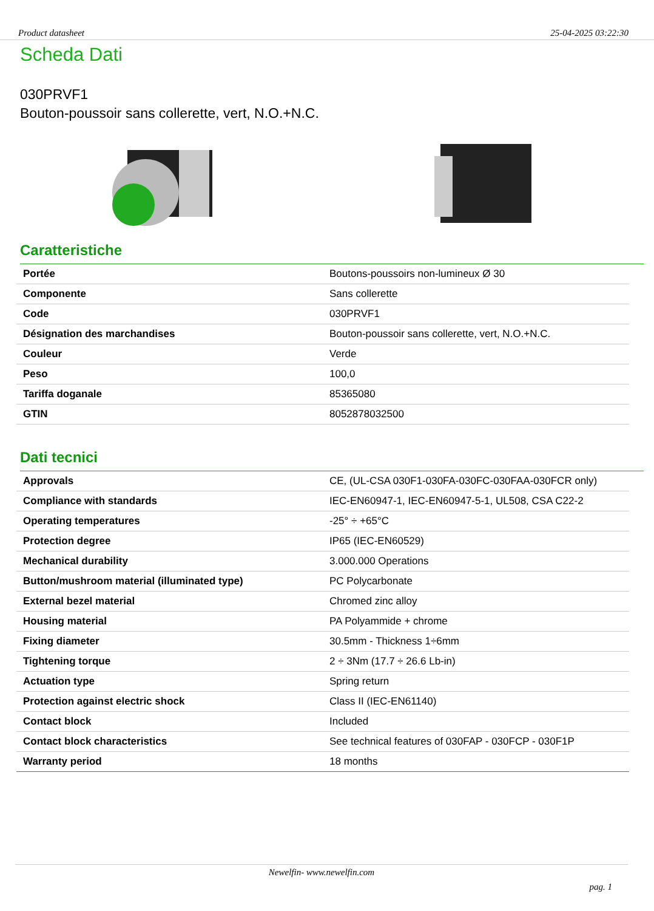Product datasheet 25-04-2025 03:22:30
Scheda Dati
030PRVF1
Bouton-poussoir sans collerette, vert, N.O.+N.C.
Caratteristiche
| Portée | Boutons-poussoirs non-lumineux Ø 30 |
| Componente | Sans collerette |
| Code | 030PRVF1 |
| Désignation des marchandises | Bouton-poussoir sans collerette, vert, N.O.+N.C. |
| Couleur | Verde |
| Peso | 100,0 |
| Tariffa doganale | 85365080 |
| GTIN | 8052878032500 |
Dati tecnici
| Approvals | CE, (UL-CSA 030F1-030FA-030FC-030FAA-030FCR only) |
| Compliance with standards | IEC-EN60947-1, IEC-EN60947-5-1, UL508, CSA C22-2 |
| Operating temperatures | -25° ÷ +65°C |
| Protection degree | IP65 (IEC-EN60529) |
| Mechanical durability | 3.000.000 Operations |
| Button/mushroom material (illuminated type) | PC Polycarbonate |
| External bezel material | Chromed zinc alloy |
| Housing material | PA Polyammide + chrome |
| Fixing diameter | 30.5mm - Thickness 1÷6mm |
| Tightening torque | 2 ÷ 3Nm (17.7 ÷ 26.6 Lb-in) |
| Actuation type | Spring return |
| Protection against electric shock | Class II (IEC-EN61140) |
| Contact block | Included |
| Contact block characteristics | See technical features of 030FAP - 030FCP - 030F1P |
| Warranty period | 18 months |
Newelfin- www.newelfin.com
pag. 1